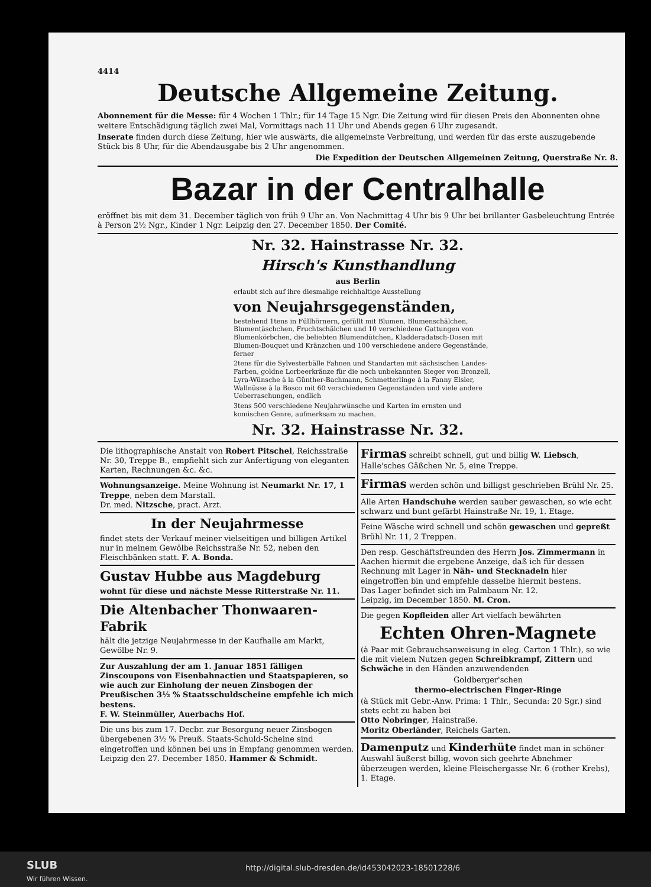4414
Deutsche Allgemeine Zeitung.
Abonnement für die Messe: für 4 Wochen 1 Thlr.; für 14 Tage 15 Ngr. Die Zeitung wird für diesen Preis den Abonnenten ohne weitere Entschädigung täglich zwei Mal, Vormittags nach 11 Uhr und Abends gegen 6 Uhr zugesandt.
Inserate finden durch diese Zeitung, hier wie auswärts, die allgemeinste Verbreitung, und werden für das erste auszugebende Stück bis 8 Uhr, für die Abendausgabe bis 2 Uhr angenommen.
Die Expedition der Deutschen Allgemeinen Zeitung, Querstraße Nr. 8.
Bazar in der Centralhalle
eröffnet bis mit dem 31. December täglich von früh 9 Uhr an. Von Nachmittag 4 Uhr bis 9 Uhr bei brillanter Gasbeleuchtung Entrée à Person 2½ Ngr., Kinder 1 Ngr. Leipzig den 27. December 1850. Der Comité.
Nr. 32. Hainstrasse Nr. 32.
Hirsch's Kunsthandlung
aus Berlin
erlaubt sich auf ihre diesmalige reichhaltige Ausstellung
von Neujahrsgegenständen,
bestehend 1tens in Füllhörnern, gefüllt mit Blumen, Blumenschälchen, Blumentäschchen, Fruchtschälchen und 10 verschiedene Gattungen von Blumenkörbchen, die beliebten Blumendütchen, Kladderadatsch-Dosen mit Blumen-Bouquet und Kränzchen und 100 verschiedene andere Gegenstände, ferner
2tens für die Sylvesterbälle Fahnen und Standarten mit sächsischen Landes-Farben, goldne Lorbeerkränze für die noch unbekannten Sieger von Bronzell, Lyra-Wünsche à la Günther-Bachmann, Schmetterlinge à la Fanny Elsler, Wallnüsse à la Bosco mit 60 verschiedenen Gegenständen und viele andere Ueberraschungen, endlich
3tens 500 verschiedene Neujahrwünsche und Karten im ernsten und komischen Genre, aufmerksam zu machen.
Nr. 32. Hainstrasse Nr. 32.
Die lithographische Anstalt von Robert Pitschel, Reichsstraße Nr. 30, Treppe B., empfiehlt sich zur Anfertigung von eleganten Karten, Rechnungen &c. &c.
Wohnungsanzeige. Meine Wohnung ist Neumarkt Nr. 17, 1 Treppe, neben dem Marstall.
Dr. med. Nitzsche, pract. Arzt.
In der Neujahrmesse
findet stets der Verkauf meiner vielseitigen und billigen Artikel nur in meinem Gewölbe Reichsstraße Nr. 52, neben den Fleischbänken statt. F. A. Bonda.
Gustav Hubbe aus Magdeburg
wohnt für diese und nächste Messe Ritterstraße Nr. 11.
Die Altenbacher Thonwaaren-Fabrik
hält die jetzige Neujahrmesse in der Kaufhalle am Markt, Gewölbe Nr. 9.
Zur Auszahlung der am 1. Januar 1851 fälligen Zinscoupons von Eisenbahnactien und Staatspapieren, so wie auch zur Einholung der neuen Zinsbogen der Preußischen 3½ % Staatsschuldscheine empfehle ich mich bestens.
F. W. Steinmüller, Auerbachs Hof.
Die uns bis zum 17. Decbr. zur Besorgung neuer Zinsbogen übergebenen 3½ % Preuß. Staats-Schuld-Scheine sind eingetroffen und können bei uns in Empfang genommen werden.
Leipzig den 27. December 1850. Hammer & Schmidt.
Firmas schreibt schnell, gut und billig W. Liebsch, Halle'sches Gäßchen Nr. 5, eine Treppe.
Firmas werden schön und billigst geschrieben Brühl Nr. 25.
Alle Arten Handschuhe werden sauber gewaschen, so wie echt schwarz und bunt gefärbt Hainstraße Nr. 19, 1. Etage.
Feine Wäsche wird schnell und schön gewaschen und gepreßt Brühl Nr. 11, 2 Treppen.
Den resp. Geschäftsfreunden des Herrn Jos. Zimmermann in Aachen hiermit die ergebene Anzeige, daß ich für dessen Rechnung mit Lager in Näh- und Stecknadeln hier eingetroffen bin und empfehle dasselbe hiermit bestens.
Das Lager befindet sich im Palmbaum Nr. 12.
Leipzig, im December 1850. M. Cron.
Die gegen Kopfleiden aller Art vielfach bewährten
Echten Ohren-Magnete
(à Paar mit Gebrauchsanweisung in eleg. Carton 1 Thlr.), so wie die mit vielem Nutzen gegen Schreibkrampf, Zittern und Schwäche in den Händen anzuwendenden
Goldberger'schen
thermo-electrischen Finger-Ringe
(à Stück mit Gebr.-Anw. Prima: 1 Thlr., Secunda: 20 Sgr.) sind stets echt zu haben bei
Otto Nobringer, Hainstraße.
Moritz Oberländer, Reichels Garten.
Damenputz und Kinderhüte findet man in schöner Auswahl äußerst billig, wovon sich geehrte Abnehmer überzeugen werden, kleine Fleischergasse Nr. 6 (rother Krebs), 1. Etage.
SLUB
Wir führen Wissen.
http://digital.slub-dresden.de/id453042023-18501228/6